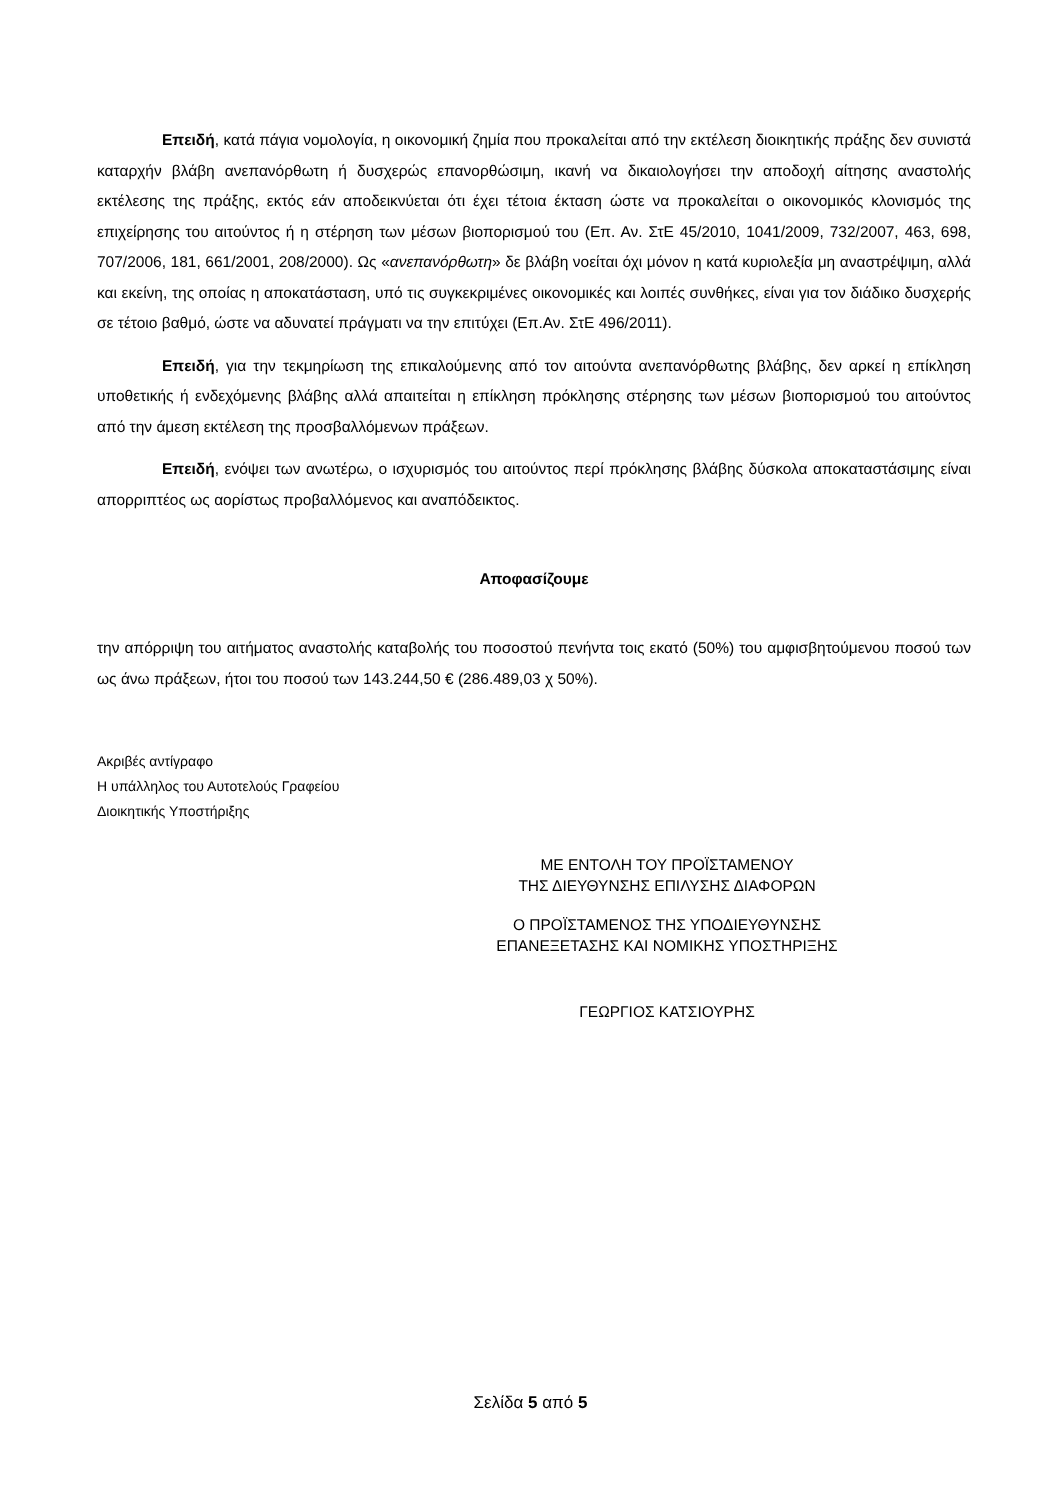Επειδή, κατά πάγια νομολογία, η οικονομική ζημία που προκαλείται από την εκτέλεση διοικητικής πράξης δεν συνιστά καταρχήν βλάβη ανεπανόρθωτη ή δυσχερώς επανορθώσιμη, ικανή να δικαιολογήσει την αποδοχή αίτησης αναστολής εκτέλεσης της πράξης, εκτός εάν αποδεικνύεται ότι έχει τέτοια έκταση ώστε να προκαλείται ο οικονομικός κλονισμός της επιχείρησης του αιτούντος ή η στέρηση των μέσων βιοπορισμού του (Επ. Αν. ΣτΕ 45/2010, 1041/2009, 732/2007, 463, 698, 707/2006, 181, 661/2001, 208/2000). Ως «ανεπανόρθωτη» δε βλάβη νοείται όχι μόνον η κατά κυριολεξία μη αναστρέψιμη, αλλά και εκείνη, της οποίας η αποκατάσταση, υπό τις συγκεκριμένες οικονομικές και λοιπές συνθήκες, είναι για τον διάδικο δυσχερής σε τέτοιο βαθμό, ώστε να αδυνατεί πράγματι να την επιτύχει (Επ.Αν. ΣτΕ 496/2011).
Επειδή, για την τεκμηρίωση της επικαλούμενης από τον αιτούντα ανεπανόρθωτης βλάβης, δεν αρκεί η επίκληση υποθετικής ή ενδεχόμενης βλάβης αλλά απαιτείται η επίκληση πρόκλησης στέρησης των μέσων βιοπορισμού του αιτούντος από την άμεση εκτέλεση της προσβαλλόμενων πράξεων.
Επειδή, ενόψει των ανωτέρω, ο ισχυρισμός του αιτούντος περί πρόκλησης βλάβης δύσκολα αποκαταστάσιμης είναι απορριπτέος ως αορίστως προβαλλόμενος και αναπόδεικτος.
Αποφασίζουμε
την απόρριψη του αιτήματος αναστολής καταβολής του ποσοστού πενήντα τοις εκατό (50%) του αμφισβητούμενου ποσού των ως άνω πράξεων, ήτοι του ποσού των 143.244,50 € (286.489,03 χ 50%).
Ακριβές αντίγραφο
Η υπάλληλος του Αυτοτελούς Γραφείου
Διοικητικής Υποστήριξης
ΜΕ ΕΝΤΟΛΗ ΤΟΥ ΠΡΟΪΣΤΑΜΕΝΟΥ
ΤΗΣ ΔΙΕΥΘΥΝΣΗΣ ΕΠΙΛΥΣΗΣ ΔΙΑΦΟΡΩΝ
Ο ΠΡΟΪΣΤΑΜΕΝΟΣ ΤΗΣ ΥΠΟΔΙΕΥΘΥΝΣΗΣ
ΕΠΑΝΕΞΕΤΑΣΗΣ ΚΑΙ ΝΟΜΙΚΗΣ ΥΠΟΣΤΗΡΙΞΗΣ
ΓΕΩΡΓΙΟΣ ΚΑΤΣΙΟΥΡΗΣ
Σελίδα 5 από 5